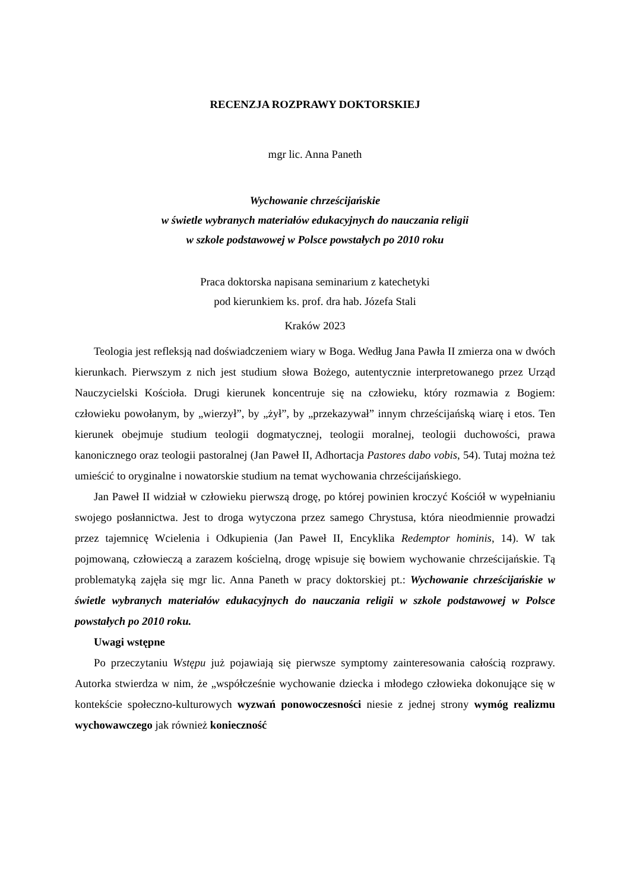RECENZJA ROZPRAWY DOKTORSKIEJ
mgr lic. Anna Paneth
Wychowanie chrześcijańskie
w świetle wybranych materiałów edukacyjnych do nauczania religii
w szkole podstawowej w Polsce powstałych po 2010 roku
Praca doktorska napisana seminarium z katechetyki
pod kierunkiem ks. prof. dra hab. Józefa Stali
Kraków 2023
Teologia jest refleksją nad doświadczeniem wiary w Boga. Według Jana Pawła II zmierza ona w dwóch kierunkach. Pierwszym z nich jest studium słowa Bożego, autentycznie interpretowanego przez Urząd Nauczycielski Kościoła. Drugi kierunek koncentruje się na człowieku, który rozmawia z Bogiem: człowieku powołanym, by „wierzył”, by „żył”, by „przekazywał” innym chrześcijańską wiarę i etos. Ten kierunek obejmuje studium teologii dogmatycznej, teologii moralnej, teologii duchowości, prawa kanonicznego oraz teologii pastoralnej (Jan Paweł II, Adhortacja Pastores dabo vobis, 54). Tutaj można też umieścić to oryginalne i nowatorskie studium na temat wychowania chrześcijańskiego.
Jan Paweł II widział w człowieku pierwszą drogę, po której powinien kroczyć Kościół w wypełnianiu swojego posłannictwa. Jest to droga wytyczona przez samego Chrystusa, która nieodmiennie prowadzi przez tajemnicę Wcielenia i Odkupienia (Jan Paweł II, Encyklika Redemptor hominis, 14). W tak pojmowaną, człowieczą a zarazem kościelną, drogę wpisuje się bowiem wychowanie chrześcijańskie. Tą problematyką zajęła się mgr lic. Anna Paneth w pracy doktorskiej pt.: Wychowanie chrześcijańskie w świetle wybranych materiałów edukacyjnych do nauczania religii w szkole podstawowej w Polsce powstałych po 2010 roku.
Uwagi wstępne
Po przeczytaniu Wstępu już pojawiają się pierwsze symptomy zainteresowania całością rozprawy. Autorka stwierdza w nim, że „współcześnie wychowanie dziecka i młodego człowieka dokonujące się w kontekście społeczno-kulturowych wyzwań ponowoczesności niesie z jednej strony wymóg realizmu wychowawczego jak również konieczność